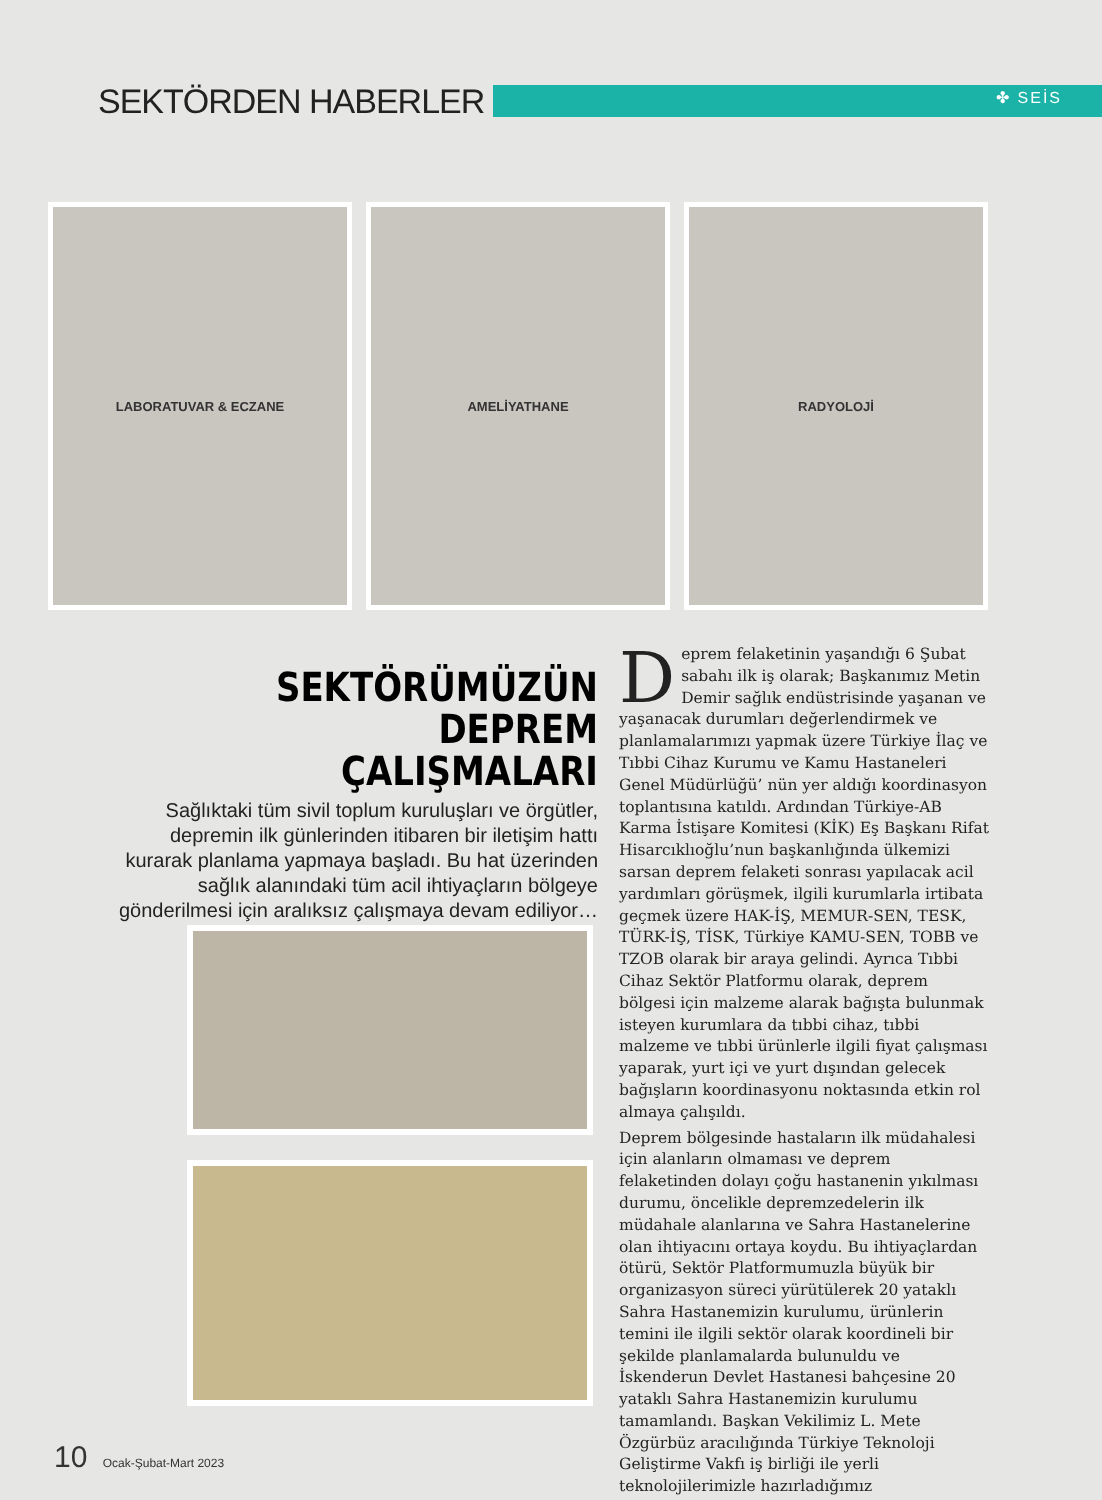SEKTÖRDEN HABERLER ✤ SEİS
LABORATUVAR & ECZANE AMELİYATHANE RADYOLOJİ
SEKTÖRÜMÜZÜN DEPREM ÇALIŞMALARI
Sağlıktaki tüm sivil toplum kuruluşları ve örgütler, depremin ilk günlerinden itibaren bir iletişim hattı kurarak planlama yapmaya başladı. Bu hat üzerinden sağlık alanındaki tüm acil ihtiyaçların bölgeye gönderilmesi için aralıksız çalışmaya devam ediliyor…
Deprem felaketinin yaşandığı 6 Şubat sabahı ilk iş olarak; Başkanımız Metin Demir sağlık endüstrisinde yaşanan ve yaşanacak durumları değerlendirmek ve planlamalarımızı yapmak üzere Türkiye İlaç ve Tıbbi Cihaz Kurumu ve Kamu Hastaneleri Genel Müdürlüğü’ nün yer aldığı koordinasyon toplantısına katıldı. Ardından Türkiye-AB Karma İstişare Komitesi (KİK) Eş Başkanı Rifat Hisarcıklıoğlu’nun başkanlığında ülkemizi sarsan deprem felaketi sonrası yapılacak acil yardımları görüşmek, ilgili kurumlarla irtibata geçmek üzere HAK-İŞ, MEMUR-SEN, TESK, TÜRK-İŞ, TİSK, Türkiye KAMU-SEN, TOBB ve TZOB olarak bir araya gelindi. Ayrıca Tıbbi Cihaz Sektör Platformu olarak, deprem bölgesi için malzeme alarak bağışta bulunmak isteyen kurumlara da tıbbi cihaz, tıbbi malzeme ve tıbbi ürünlerle ilgili fiyat çalışması yaparak, yurt içi ve yurt dışından gelecek bağışların koordinasyonu noktasında etkin rol almaya çalışıldı.
Deprem bölgesinde hastaların ilk müdahalesi için alanların olmaması ve deprem felaketinden dolayı çoğu hastanenin yıkılması durumu, öncelikle depremzedelerin ilk müdahale alanlarına ve Sahra Hastanelerine olan ihtiyacını ortaya koydu. Bu ihtiyaçlardan ötürü, Sektör Platformumuzla büyük bir organizasyon süreci yürütülerek 20 yataklı Sahra Hastanemizin kurulumu, ürünlerin temini ile ilgili sektör olarak koordineli bir şekilde planlamalarda bulunuldu ve İskenderun Devlet Hastanesi bahçesine 20 yataklı Sahra Hastanemizin kurulumu tamamlandı. Başkan Vekilimiz L. Mete Özgürbüz aracılığında Türkiye Teknoloji Geliştirme Vakfı iş birliği ile yerli teknolojilerimizle hazırladığımız
10 Ocak-Şubat-Mart 2023